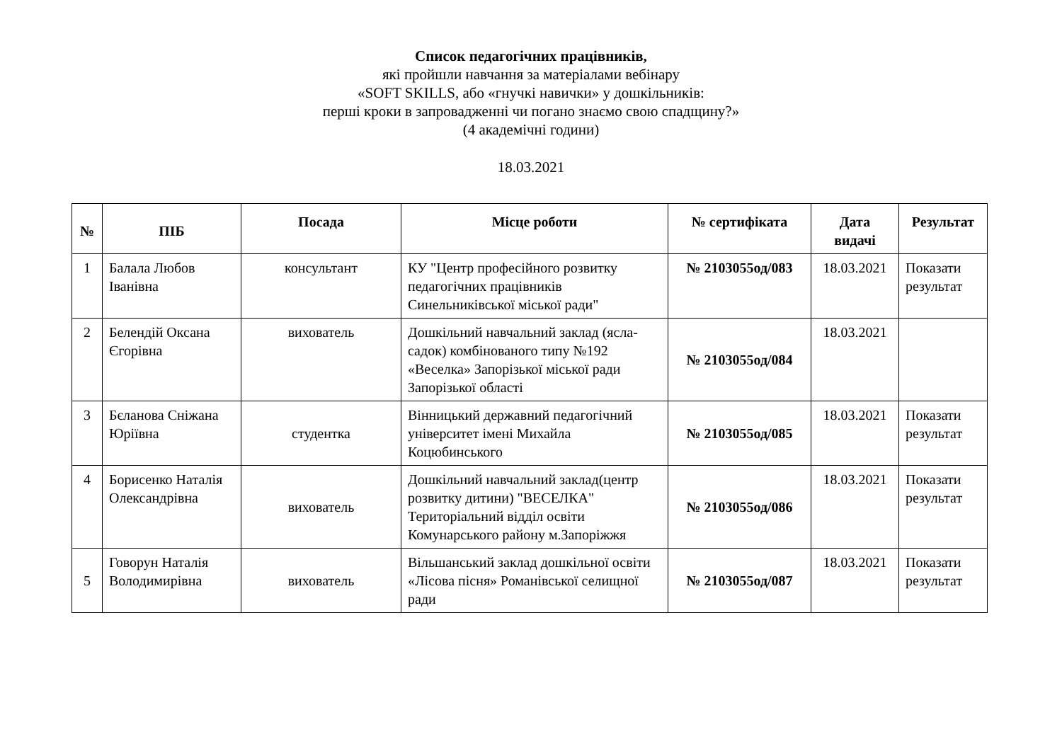Список педагогічних працівників,
які пройшли навчання за матеріалами вебінару
«SOFT SKILLS, або «гнучкі навички» у дошкільників:
перші кроки в запровадженні чи погано знаємо свою спадщину?»
(4 академічні години)
18.03.2021
| № | ПІБ | Посада | Місце роботи | № сертифіката | Дата видачі | Результат |
| --- | --- | --- | --- | --- | --- | --- |
| 1 | Балала Любов Іванівна | консультант | КУ "Центр професійного розвитку педагогічних працівників Синельниківської міської ради" | № 2103055од/083 | 18.03.2021 | Показати результат |
| 2 | Белендій Оксана Єгорівна | вихователь | Дошкільний навчальний заклад (ясла-садок) комбінованого типу №192 «Веселка» Запорізької міської ради Запорізької області | № 2103055од/084 | 18.03.2021 | |
| 3 | Бєланова Сніжана Юріївна | студентка | Вінницький державний педагогічний університет імені Михайла Коцюбинського | № 2103055од/085 | 18.03.2021 | Показати результат |
| 4 | Борисенко Наталія Олександрівна | вихователь | Дошкільний навчальний заклад(центр розвитку дитини) "ВЕСЕЛКА" Територіальний відділ освіти Комунарського району м.Запоріжжя | № 2103055од/086 | 18.03.2021 | Показати результат |
| 5 | Говорун Наталія Володимирівна | вихователь | Вільшанський заклад дошкільної освіти «Лісова пісня» Романівської селищної ради | № 2103055од/087 | 18.03.2021 | Показати результат |